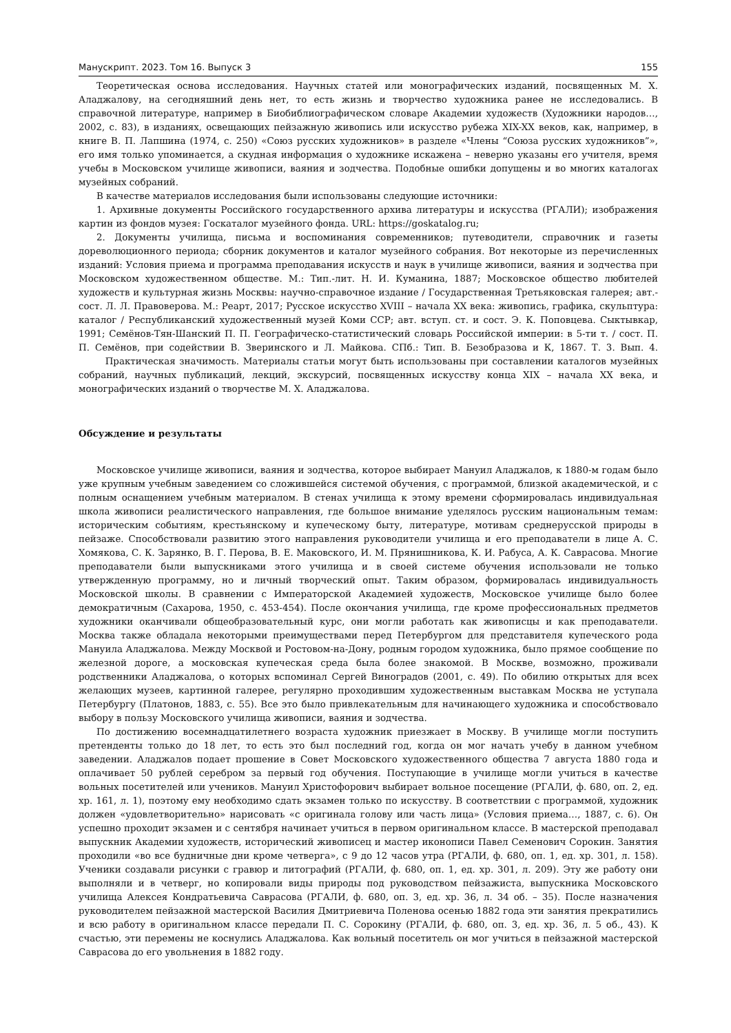Манускрипт. 2023. Том 16. Выпуск 3 155
Теоретическая основа исследования. Научных статей или монографических изданий, посвященных М. Х. Аладжалову, на сегодняшний день нет, то есть жизнь и творчество художника ранее не исследовались. В справочной литературе, например в Биобиблиографическом словаре Академии художеств (Художники народов…, 2002, с. 83), в изданиях, освещающих пейзажную живопись или искусство рубежа XIX-XX веков, как, например, в книге В. П. Лапшина (1974, с. 250) «Союз русских художников» в разделе «Члены “Союза русских художников”», его имя только упоминается, а скудная информация о художнике искажена – неверно указаны его учителя, время учебы в Московском училище живописи, ваяния и зодчества. Подобные ошибки допущены и во многих каталогах музейных собраний.
В качестве материалов исследования были использованы следующие источники:
1. Архивные документы Российского государственного архива литературы и искусства (РГАЛИ); изображения картин из фондов музея: Госкаталог музейного фонда. URL: https://goskatalog.ru;
2. Документы училища, письма и воспоминания современников; путеводители, справочник и газеты дореволюционного периода; сборник документов и каталог музейного собрания. Вот некоторые из перечисленных изданий: Условия приема и программа преподавания искусств и наук в училище живописи, ваяния и зодчества при Московском художественном обществе. М.: Тип.-лит. Н. И. Куманина, 1887; Московское общество любителей художеств и культурная жизнь Москвы: научно-справочное издание / Государственная Третьяковская галерея; авт.-сост. Л. Л. Правоверова. М.: Реарт, 2017; Русское искусство XVIII – начала XX века: живопись, графика, скульптура: каталог / Республиканский художественный музей Коми ССР; авт. вступ. ст. и сост. Э. К. Поповцева. Сыктывкар, 1991; Семёнов-Тян-Шанский П. П. Географическо-статистический словарь Российской империи: в 5-ти т. / сост. П. П. Семёнов, при содействии В. Зверинского и Л. Майкова. СПб.: Тип. В. Безобразова и К, 1867. Т. 3. Вып. 4. Практическая значимость. Материалы статьи могут быть использованы при составлении каталогов музейных собраний, научных публикаций, лекций, экскурсий, посвященных искусству конца XIX – начала XX века, и монографических изданий о творчестве М. Х. Аладжалова.
Обсуждение и результаты
Московское училище живописи, ваяния и зодчества, которое выбирает Мануил Аладжалов, к 1880-м годам было уже крупным учебным заведением со сложившейся системой обучения, с программой, близкой академической, и с полным оснащением учебным материалом. В стенах училища к этому времени сформировалась индивидуальная школа живописи реалистического направления, где большое внимание уделялось русским национальным темам: историческим событиям, крестьянскому и купеческому быту, литературе, мотивам среднерусской природы в пейзаже. Способствовали развитию этого направления руководители училища и его преподаватели в лице А. С. Хомякова, С. К. Зарянко, В. Г. Перова, В. Е. Маковского, И. М. Прянишникова, К. И. Рабуса, А. К. Саврасова. Многие преподаватели были выпускниками этого училища и в своей системе обучения использовали не только утвержденную программу, но и личный творческий опыт. Таким образом, формировалась индивидуальность Московской школы. В сравнении с Императорской Академией художеств, Московское училище было более демократичным (Сахарова, 1950, с. 453-454). После окончания училища, где кроме профессиональных предметов художники оканчивали общеобразовательный курс, они могли работать как живописцы и как преподаватели. Москва также обладала некоторыми преимуществами перед Петербургом для представителя купеческого рода Мануила Аладжалова. Между Москвой и Ростовом-на-Дону, родным городом художника, было прямое сообщение по железной дороге, а московская купеческая среда была более знакомой. В Москве, возможно, проживали родственники Аладжалова, о которых вспоминал Сергей Виноградов (2001, с. 49). По обилию открытых для всех желающих музеев, картинной галерее, регулярно проходившим художественным выставкам Москва не уступала Петербургу (Платонов, 1883, с. 55). Все это было привлекательным для начинающего художника и способствовало выбору в пользу Московского училища живописи, ваяния и зодчества.
По достижению восемнадцатилетнего возраста художник приезжает в Москву. В училище могли поступить претенденты только до 18 лет, то есть это был последний год, когда он мог начать учебу в данном учебном заведении. Аладжалов подает прошение в Совет Московского художественного общества 7 августа 1880 года и оплачивает 50 рублей серебром за первый год обучения. Поступающие в училище могли учиться в качестве вольных посетителей или учеников. Мануил Христофорович выбирает вольное посещение (РГАЛИ, ф. 680, оп. 2, ед. хр. 161, л. 1), поэтому ему необходимо сдать экзамен только по искусству. В соответствии с программой, художник должен «удовлетворительно» нарисовать «с оригинала голову или часть лица» (Условия приема…, 1887, с. 6). Он успешно проходит экзамен и с сентября начинает учиться в первом оригинальном классе. В мастерской преподавал выпускник Академии художеств, исторический живописец и мастер иконописи Павел Семенович Сорокин. Занятия проходили «во все будничные дни кроме четверга», с 9 до 12 часов утра (РГАЛИ, ф. 680, оп. 1, ед. хр. 301, л. 158). Ученики создавали рисунки с гравюр и литографий (РГАЛИ, ф. 680, оп. 1, ед. хр. 301, л. 209). Эту же работу они выполняли и в четверг, но копировали виды природы под руководством пейзажиста, выпускника Московского училища Алексея Кондратьевича Саврасова (РГАЛИ, ф. 680, оп. 3, ед. хр. 36, л. 34 об. – 35). После назначения руководителем пейзажной мастерской Василия Дмитриевича Поленова осенью 1882 года эти занятия прекратились и всю работу в оригинальном классе передали П. С. Сорокину (РГАЛИ, ф. 680, оп. 3, ед. хр. 36, л. 5 об., 43). К счастью, эти перемены не коснулись Аладжалова. Как вольный посетитель он мог учиться в пейзажной мастерской Саврасова до его увольнения в 1882 году.